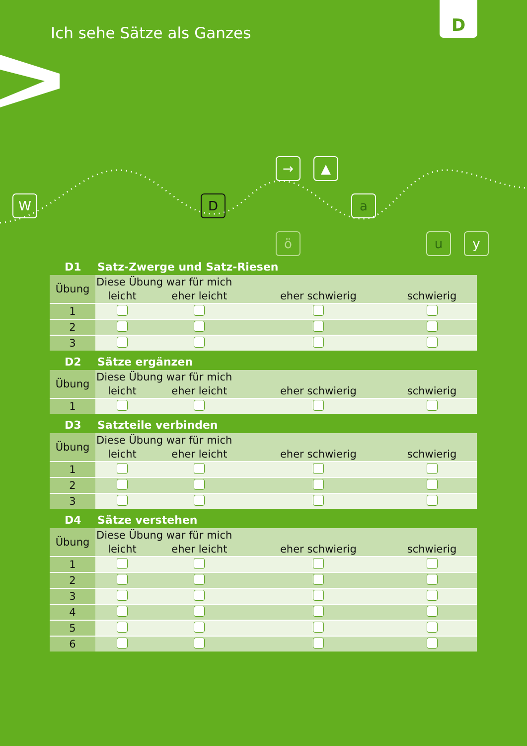Ich sehe Sätze als Ganzes
D
→ ▲
W D a
ö u y
D1 Satz-Zwerge und Satz-Riesen
| Übung | Diese Übung war für mich | | | |
| --- | --- | --- | --- | --- |
| | leicht | eher leicht | eher schwierig | schwierig |
| 1 | | | | |
| 2 | | | | |
| 3 | | | | |
D2 Sätze ergänzen
| Übung | Diese Übung war für mich | | | |
| --- | --- | --- | --- | --- |
| | leicht | eher leicht | eher schwierig | schwierig |
| 1 | | | | |
D3 Satzteile verbinden
| Übung | Diese Übung war für mich | | | |
| --- | --- | --- | --- | --- |
| | leicht | eher leicht | eher schwierig | schwierig |
| 1 | | | | |
| 2 | | | | |
| 3 | | | | |
D4 Sätze verstehen
| Übung | Diese Übung war für mich | | | |
| --- | --- | --- | --- | --- |
| | leicht | eher leicht | eher schwierig | schwierig |
| 1 | | | | |
| 2 | | | | |
| 3 | | | | |
| 4 | | | | |
| 5 | | | | |
| 6 | | | | |